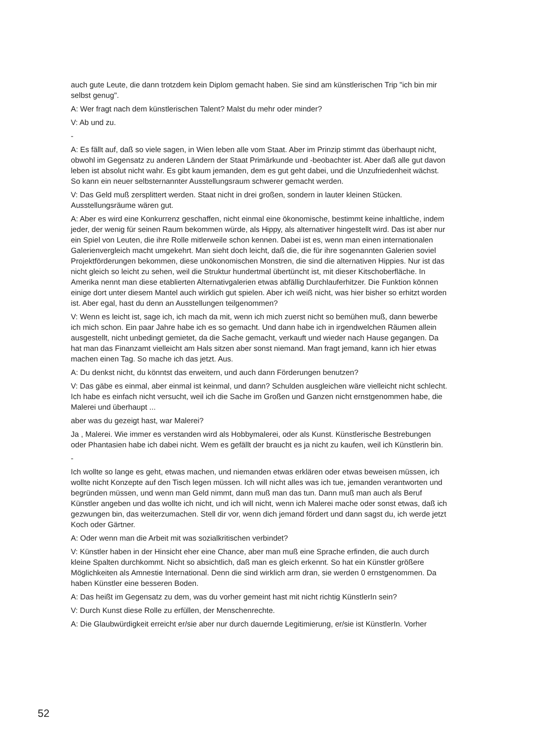auch gute Leute, die dann trotzdem kein Diplom gemacht haben. Sie sind am künstlerischen Trip "ich bin mir selbst genug".
A: Wer fragt nach dem künstlerischen Talent? Malst du mehr oder minder?
V: Ab und zu.
-
A: Es fällt auf, daß so viele sagen, in Wien leben alle vom Staat. Aber im Prinzip stimmt das überhaupt nicht, obwohl im Gegensatz zu anderen Ländern der Staat Primärkunde und -beobachter ist. Aber daß alle gut davon leben ist absolut nicht wahr. Es gibt kaum jemanden, dem es gut geht dabei, und die Unzufriedenheit wächst. So kann ein neuer selbsternannter Ausstellungsraum schwerer gemacht werden.
V: Das Geld muß zersplittert werden. Staat nicht in drei großen, sondern in lauter kleinen Stücken. Ausstellungsräume wären gut.
A: Aber es wird eine Konkurrenz geschaffen, nicht einmal eine ökonomische, bestimmt keine inhaltliche, indem jeder, der wenig für seinen Raum bekommen würde, als Hippy, als alternativer hingestellt wird. Das ist aber nur ein Spiel von Leuten, die ihre Rolle mitlerweile schon kennen. Dabei ist es, wenn man einen internationalen Galerienvergleich macht umgekehrt. Man sieht doch leicht, daß die, die für ihre sogenannten Galerien soviel Projektförderungen bekommen, diese unökonomischen Monstren, die sind die alternativen Hippies. Nur ist das nicht gleich so leicht zu sehen, weil die Struktur hundertmal übertüncht ist, mit dieser Kitschoberfläche. In Amerika nennt man diese etablierten Alternativgalerien etwas abfällig Durchlauferhitzer. Die Funktion können einige dort unter diesem Mantel auch wirklich gut spielen. Aber ich weiß nicht, was hier bisher so erhitzt worden ist. Aber egal, hast du denn an Ausstellungen teilgenommen?
V: Wenn es leicht ist, sage ich, ich mach da mit, wenn ich mich zuerst nicht so bemühen muß, dann bewerbe ich mich schon. Ein paar Jahre habe ich es so gemacht. Und dann habe ich in irgendwelchen Räumen allein ausgestellt, nicht unbedingt gemietet, da die Sache gemacht, verkauft und wieder nach Hause gegangen. Da hat man das Finanzamt vielleicht am Hals sitzen aber sonst niemand. Man fragt jemand, kann ich hier etwas machen einen Tag. So mache ich das jetzt. Aus.
A: Du denkst nicht, du könntst das erweitern, und auch dann Förderungen benutzen?
V: Das gäbe es einmal, aber einmal ist keinmal, und dann? Schulden ausgleichen wäre vielleicht nicht schlecht. Ich habe es einfach nicht versucht, weil ich die Sache im Großen und Ganzen nicht ernstgenommen habe, die Malerei und überhaupt ...
aber was du gezeigt hast, war Malerei?
Ja , Malerei. Wie immer es verstanden wird als Hobbymalerei, oder als Kunst. Künstlerische Bestrebungen oder Phantasien habe ich dabei nicht. Wem es gefällt der braucht es ja nicht zu kaufen, weil ich Künstlerin bin.
-
Ich wollte so lange es geht, etwas machen, und niemanden etwas erklären oder etwas beweisen müssen, ich wollte nicht Konzepte auf den Tisch legen müssen. Ich will nicht alles was ich tue, jemanden verantworten und begründen müssen, und wenn man Geld nimmt, dann muß man das tun. Dann muß man auch als Beruf Künstler angeben und das wollte ich nicht, und ich will nicht, wenn ich Malerei mache oder sonst etwas, daß ich gezwungen bin, das weiterzumachen. Stell dir vor, wenn dich jemand fördert und dann sagst du, ich werde jetzt Koch oder Gärtner.
A: Oder wenn man die Arbeit mit was sozialkritischen verbindet?
V: Künstler haben in der Hinsicht eher eine Chance, aber man muß eine Sprache erfinden, die auch durch kleine Spalten durchkommt. Nicht so absichtlich, daß man es gleich erkennt. So hat ein Künstler größere Möglichkeiten als Amnestie International. Denn die sind wirklich arm dran, sie werden 0 ernstgenommen. Da haben Künstler eine besseren Boden.
A: Das heißt im Gegensatz zu dem, was du vorher gemeint hast mit nicht richtig KünstlerIn sein?
V: Durch Kunst diese Rolle zu erfüllen, der Menschenrechte.
A: Die Glaubwürdigkeit erreicht er/sie aber nur durch dauernde Legitimierung, er/sie ist KünstlerIn. Vorher
52